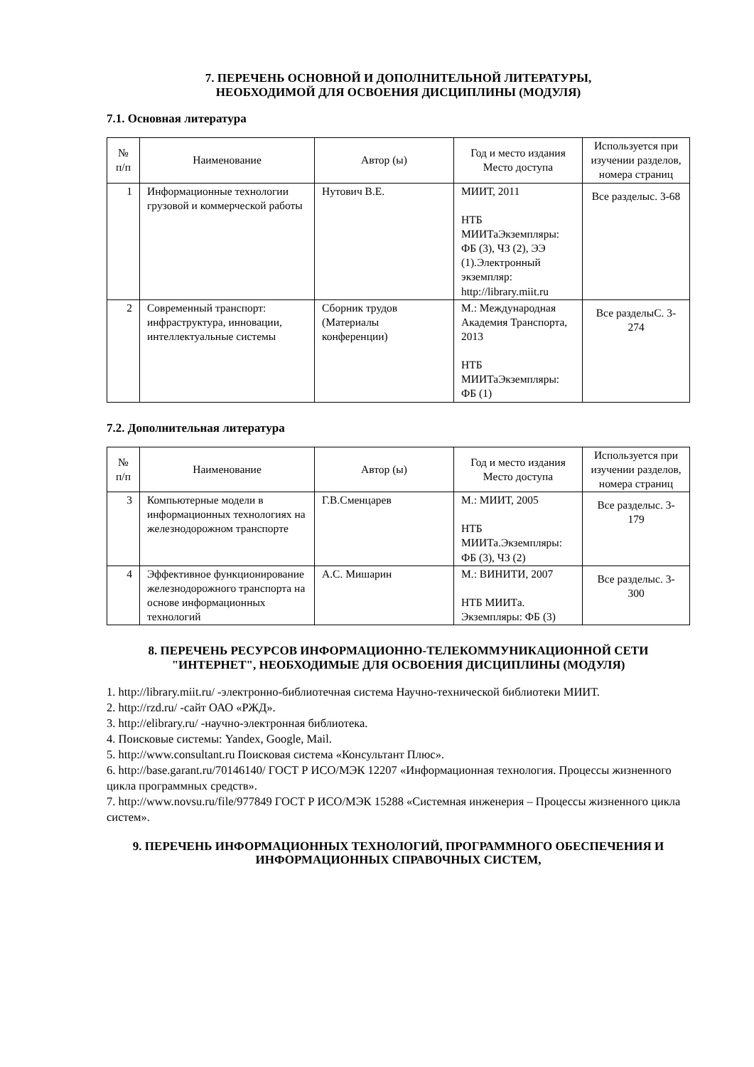7. ПЕРЕЧЕНЬ ОСНОВНОЙ И ДОПОЛНИТЕЛЬНОЙ ЛИТЕРАТУРЫ,
НЕОБХОДИМОЙ ДЛЯ ОСВОЕНИЯ ДИСЦИПЛИНЫ (МОДУЛЯ)
7.1. Основная литература
| № п/п | Наименование | Автор (ы) | Год и место издания Место доступа | Используется при изучении разделов, номера страниц |
| --- | --- | --- | --- | --- |
| 1 | Информационные технологии грузовой и коммерческой работы | Нутович В.Е. | МИИТ, 2011 НТБ МИИТаЭкземпляры: ФБ (3), ЧЗ (2), ЭЭ (1).Электронный экземпляр: http://library.miit.ru | Все разделыс. 3-68 |
| 2 | Современный транспорт: инфраструктура, инновации, интеллектуальные системы | Сборник трудов (Материалы конференции) | М.: Международная Академия Транспорта, 2013 НТБ МИИТаЭкземпляры: ФБ (1) | Все разделыС. 3-274 |
7.2. Дополнительная литература
| № п/п | Наименование | Автор (ы) | Год и место издания Место доступа | Используется при изучении разделов, номера страниц |
| --- | --- | --- | --- | --- |
| 3 | Компьютерные модели в информационных технологиях на железнодорожном транспорте | Г.В.Сменцарев | М.: МИИТ, 2005 НТБ МИИТа.Экземпляры: ФБ (3), ЧЗ (2) | Все разделыс. 3-179 |
| 4 | Эффективное функционирование железнодорожного транспорта на основе информационных технологий | А.С. Мишарин | М.: ВИНИТИ, 2007 НТБ МИИТа. Экземпляры: ФБ (3) | Все разделыс. 3-300 |
8. ПЕРЕЧЕНЬ РЕСУРСОВ ИНФОРМАЦИОННО-ТЕЛЕКОММУНИКАЦИОННОЙ СЕТИ "ИНТЕРНЕТ", НЕОБХОДИМЫЕ ДЛЯ ОСВОЕНИЯ ДИСЦИПЛИНЫ (МОДУЛЯ)
1. http://library.miit.ru/ -электронно-библиотечная система Научно-технической библиотеки МИИТ.
2. http://rzd.ru/ -сайт ОАО «РЖД».
3. http://elibrary.ru/ -научно-электронная библиотека.
4. Поисковые системы: Yandex, Google, Mail.
5. http://www.consultant.ru Поисковая система «Консультант Плюс».
6. http://base.garant.ru/70146140/ ГОСТ Р ИСО/МЭК 12207 «Информационная технология. Процессы жизненного цикла программных средств».
7. http://www.novsu.ru/file/977849 ГОСТ Р ИСО/МЭК 15288 «Системная инженерия – Процессы жизненного цикла систем».
9. ПЕРЕЧЕНЬ ИНФОРМАЦИОННЫХ ТЕХНОЛОГИЙ, ПРОГРАММНОГО ОБЕСПЕЧЕНИЯ И ИНФОРМАЦИОННЫХ СПРАВОЧНЫХ СИСТЕМ,